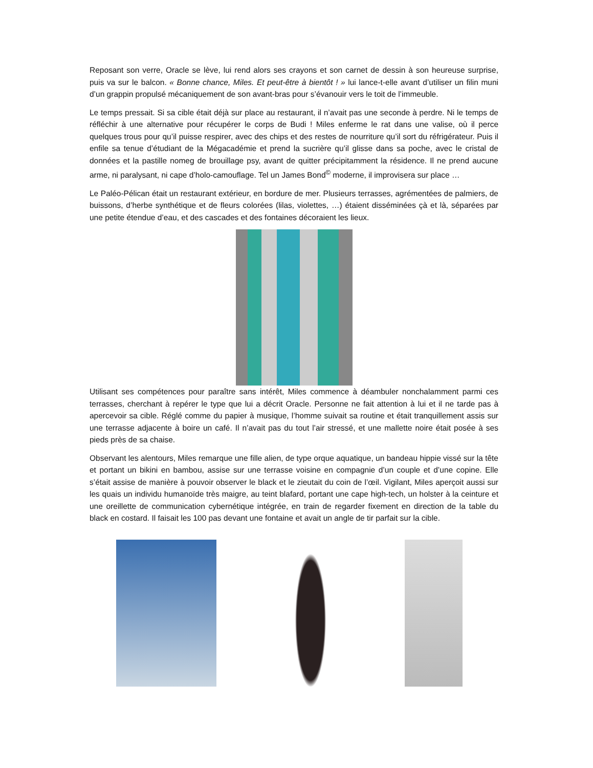Reposant son verre, Oracle se lève, lui rend alors ses crayons et son carnet de dessin à son heureuse surprise, puis va sur le balcon. « Bonne chance, Miles. Et peut-être à bientôt ! » lui lance-t-elle avant d’utiliser un filin muni d’un grappin propulsé mécaniquement de son avant-bras pour s’évanouir vers le toit de l’immeuble.
Le temps pressait. Si sa cible était déjà sur place au restaurant, il n’avait pas une seconde à perdre. Ni le temps de réfléchir à une alternative pour récupérer le corps de Budi ! Miles enferme le rat dans une valise, où il perce quelques trous pour qu’il puisse respirer, avec des chips et des restes de nourriture qu’il sort du réfrigérateur. Puis il enfile sa tenue d’étudiant de la Mégacadémie et prend la sucrière qu’il glisse dans sa poche, avec le cristal de données et la pastille nomeg de brouillage psy, avant de quitter précipitamment la résidence. Il ne prend aucune arme, ni paralysant, ni cape d’holo-camouflage. Tel un James Bond<sup>©</sup> moderne, il improvisera sur place …
Le Paléo-Pélican était un restaurant extérieur, en bordure de mer. Plusieurs terrasses, agrémentées de palmiers, de buissons, d’herbe synthétique et de fleurs colorées (lilas, violettes, …) étaient disséminées çà et là, séparées par une petite étendue d’eau, et des cascades et des fontaines décoraient les lieux.
Utilisant ses compétences pour paraître sans intérêt, Miles commence à déambuler nonchalamment parmi ces terrasses, cherchant à repérer le type que lui a décrit Oracle. Personne ne fait attention à lui et il ne tarde pas à apercevoir sa cible. Réglé comme du papier à musique, l’homme suivait sa routine et était tranquillement assis sur une terrasse adjacente à boire un café. Il n’avait pas du tout l’air stressé, et une mallette noire était posée à ses pieds près de sa chaise.
Observant les alentours, Miles remarque une fille alien, de type orque aquatique, un bandeau hippie vissé sur la tête et portant un bikini en bambou, assise sur une terrasse voisine en compagnie d’un couple et d’une copine. Elle s’était assise de manière à pouvoir observer le black et le zieutait du coin de l’œil. Vigilant, Miles aperçoit aussi sur les quais un individu humanoïde très maigre, au teint blafard, portant une cape high-tech, un holster à la ceinture et une oreillette de communication cybernétique intégrée, en train de regarder fixement en direction de la table du black en costard. Il faisait les 100 pas devant une fontaine et avait un angle de tir parfait sur la cible.